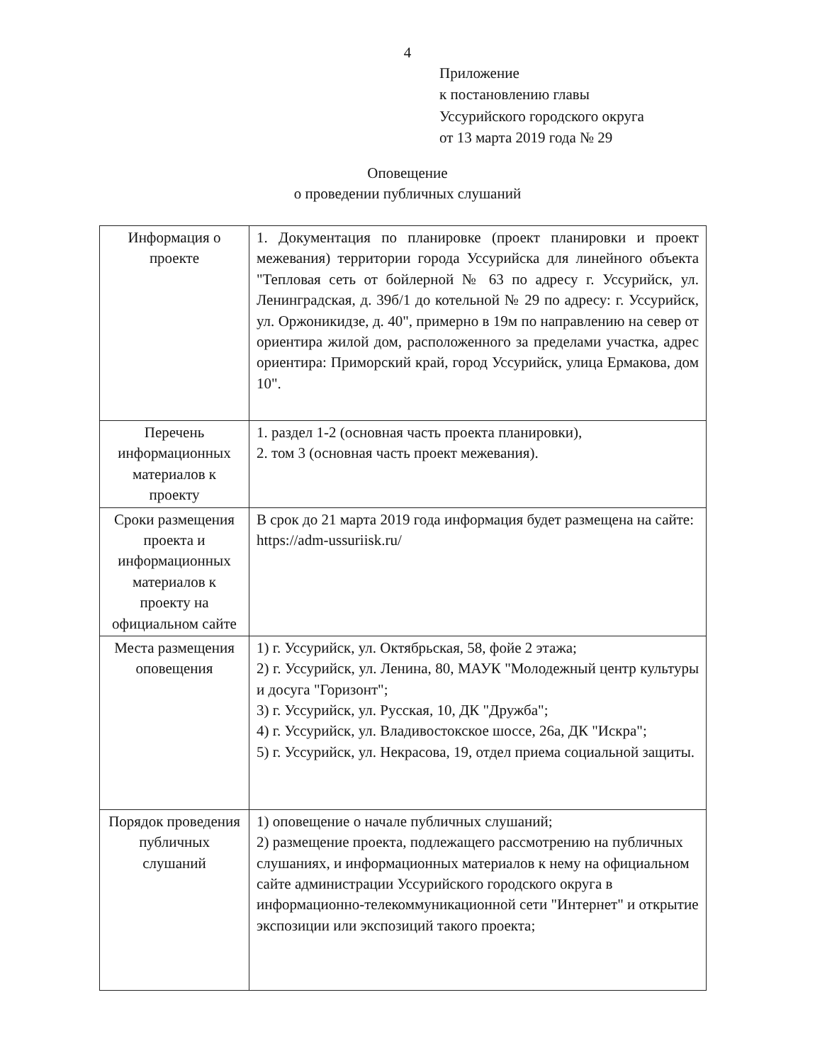4
Приложение
к постановлению главы
Уссурийского городского округа
от 13 марта 2019 года № 29
Оповещение
о проведении публичных слушаний
| Информация о проекте | 1. Документация по планировке (проект планировки и проект межевания) территории города Уссурийска для линейного объекта "Тепловая сеть от бойлерной № 63 по адресу г. Уссурийск, ул. Ленинградская, д. 39б/1 до котельной № 29 по адресу: г. Уссурийск, ул. Оржоникидзе, д. 40", примерно в 19м по направлению на север от ориентира жилой дом, расположенного за пределами участка, адрес ориентира: Приморский край, город Уссурийск, улица Ермакова, дом 10". |
| Перечень информационных материалов к проекту | 1. раздел 1-2 (основная часть проекта планировки), 2. том 3 (основная часть проект межевания). |
| Сроки размещения проекта и информационных материалов к проекту на официальном сайте | В срок до 21 марта 2019 года информация будет размещена на сайте: https://adm-ussuriisk.ru/ |
| Места размещения оповещения | 1) г. Уссурийск, ул. Октябрьская, 58, фойе 2 этажа; 2) г. Уссурийск, ул. Ленина, 80, МАУК "Молодежный центр культуры и досуга "Горизонт"; 3) г. Уссурийск, ул. Русская, 10, ДК "Дружба"; 4) г. Уссурийск, ул. Владивостокское шоссе, 26а, ДК "Искра"; 5) г. Уссурийск, ул. Некрасова, 19, отдел приема социальной защиты. |
| Порядок проведения публичных слушаний | 1) оповещение о начале публичных слушаний; 2) размещение проекта, подлежащего рассмотрению на публичных слушаниях, и информационных материалов к нему на официальном сайте администрации Уссурийского городского округа в информационно-телекоммуникационной сети "Интернет" и открытие экспозиции или экспозиций такого проекта; |